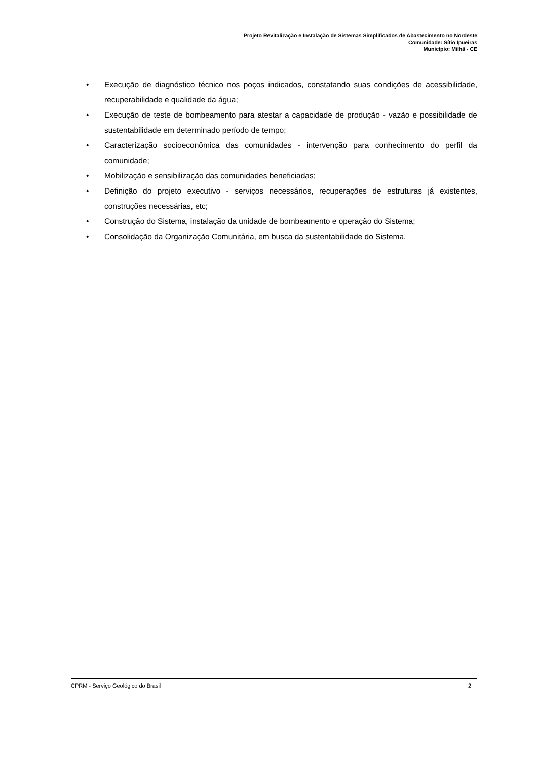Projeto Revitalização e Instalação de Sistemas Simplificados de Abastecimento no Nordeste
Comunidade: Sítio Ipueiras
Município: Milhã - CE
• Execução de diagnóstico técnico nos poços indicados, constatando suas condições de acessibilidade, recuperabilidade e qualidade da água;
• Execução de teste de bombeamento para atestar a capacidade de produção - vazão e possibilidade de sustentabilidade em determinado período de tempo;
• Caracterização socioeconômica das comunidades - intervenção para conhecimento do perfil da comunidade;
• Mobilização e sensibilização das comunidades beneficiadas;
• Definição do projeto executivo - serviços necessários, recuperações de estruturas já existentes, construções necessárias, etc;
• Construção do Sistema, instalação da unidade de bombeamento e operação do Sistema;
• Consolidação da Organização Comunitária, em busca da sustentabilidade do Sistema.
CPRM - Serviço Geológico do Brasil 2